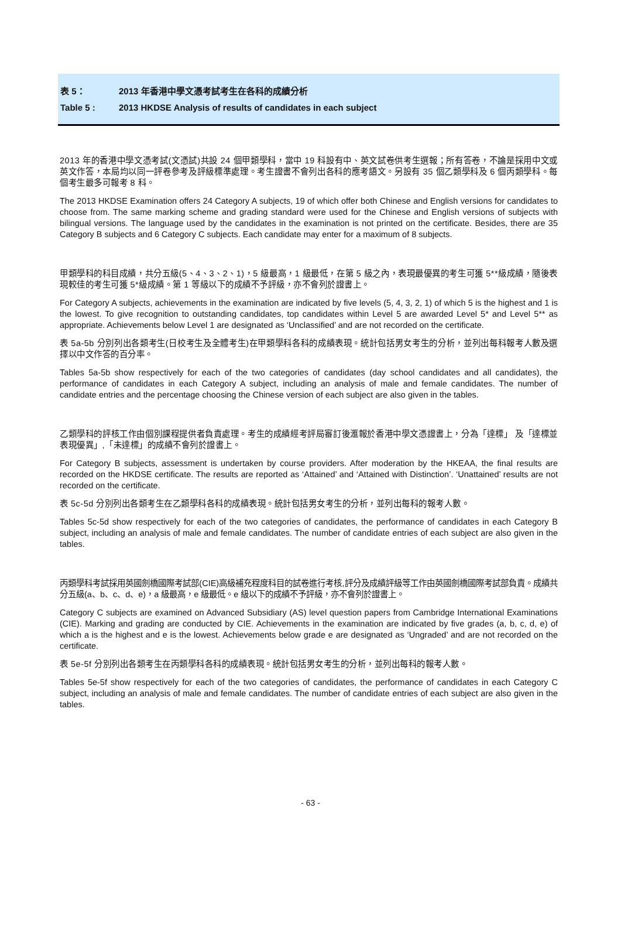表 5： 2013 年香港中學文憑考試考生在各科的成績分析
Table 5 : 2013 HKDSE Analysis of results of candidates in each subject
2013 年的香港中學文憑考試(文憑試)共設 24 個甲類學科，當中 19 科設有中、英文試卷供考生選報；所有答卷，不論是採用中文或英文作答，本局均以同一評卷參考及評級標準處理。考生證書不會列出各科的應考語文。另設有 35 個乙類學科及 6 個丙類學科。每個考生最多可報考 8 科。
The 2013 HKDSE Examination offers 24 Category A subjects, 19 of which offer both Chinese and English versions for candidates to choose from. The same marking scheme and grading standard were used for the Chinese and English versions of subjects with bilingual versions. The language used by the candidates in the examination is not printed on the certificate. Besides, there are 35 Category B subjects and 6 Category C subjects. Each candidate may enter for a maximum of 8 subjects.
甲類學科的科目成績，共分五級(5、4、3、2、1)，5 級最高，1 級最低，在第 5 級之內，表現最優異的考生可獲 5**級成績，隨後表現較佳的考生可獲 5*級成績。第 1 等級以下的成績不予評級，亦不會列於證書上。
For Category A subjects, achievements in the examination are indicated by five levels (5, 4, 3, 2, 1) of which 5 is the highest and 1 is the lowest. To give recognition to outstanding candidates, top candidates within Level 5 are awarded Level 5* and Level 5** as appropriate. Achievements below Level 1 are designated as ‘Unclassified’ and are not recorded on the certificate.
表 5a-5b 分別列出各類考生(日校考生及全體考生)在甲類學科各科的成績表現。統計包括男女考生的分析，並列出每科報考人數及選擇以中文作答的百分率。
Tables 5a-5b show respectively for each of the two categories of candidates (day school candidates and all candidates), the performance of candidates in each Category A subject, including an analysis of male and female candidates. The number of candidate entries and the percentage choosing the Chinese version of each subject are also given in the tables.
乙類學科的評核工作由個別課程提供者負責處理。考生的成績經考評局審訂後滙報於香港中學文憑證書上，分為「達標」 及「達標並表現優異」,「未達標」的成績不會列於證書上。
For Category B subjects, assessment is undertaken by course providers. After moderation by the HKEAA, the final results are recorded on the HKDSE certificate. The results are reported as ‘Attained’ and ‘Attained with Distinction’. ‘Unattained’ results are not recorded on the certificate.
表 5c-5d 分別列出各類考生在乙類學科各科的成績表現。統計包括男女考生的分析，並列出每科的報考人數。
Tables 5c-5d show respectively for each of the two categories of candidates, the performance of candidates in each Category B subject, including an analysis of male and female candidates. The number of candidate entries of each subject are also given in the tables.
丙類學科考試採用英國劍橋國際考試部(CIE)高級補充程度科目的試卷進行考核,評分及成績評級等工作由英國劍橋國際考試部負責。成績共分五級(a、b、c、d、e)，a 級最高，e 級最低。e 級以下的成績不予評級，亦不會列於證書上。
Category C subjects are examined on Advanced Subsidiary (AS) level question papers from Cambridge International Examinations (CIE). Marking and grading are conducted by CIE. Achievements in the examination are indicated by five grades (a, b, c, d, e) of which a is the highest and e is the lowest. Achievements below grade e are designated as ‘Ungraded’ and are not recorded on the certificate.
表 5e-5f 分別列出各類考生在丙類學科各科的成績表現。統計包括男女考生的分析，並列出每科的報考人數。
Tables 5e-5f show respectively for each of the two categories of candidates, the performance of candidates in each Category C subject, including an analysis of male and female candidates. The number of candidate entries of each subject are also given in the tables.
- 63 -